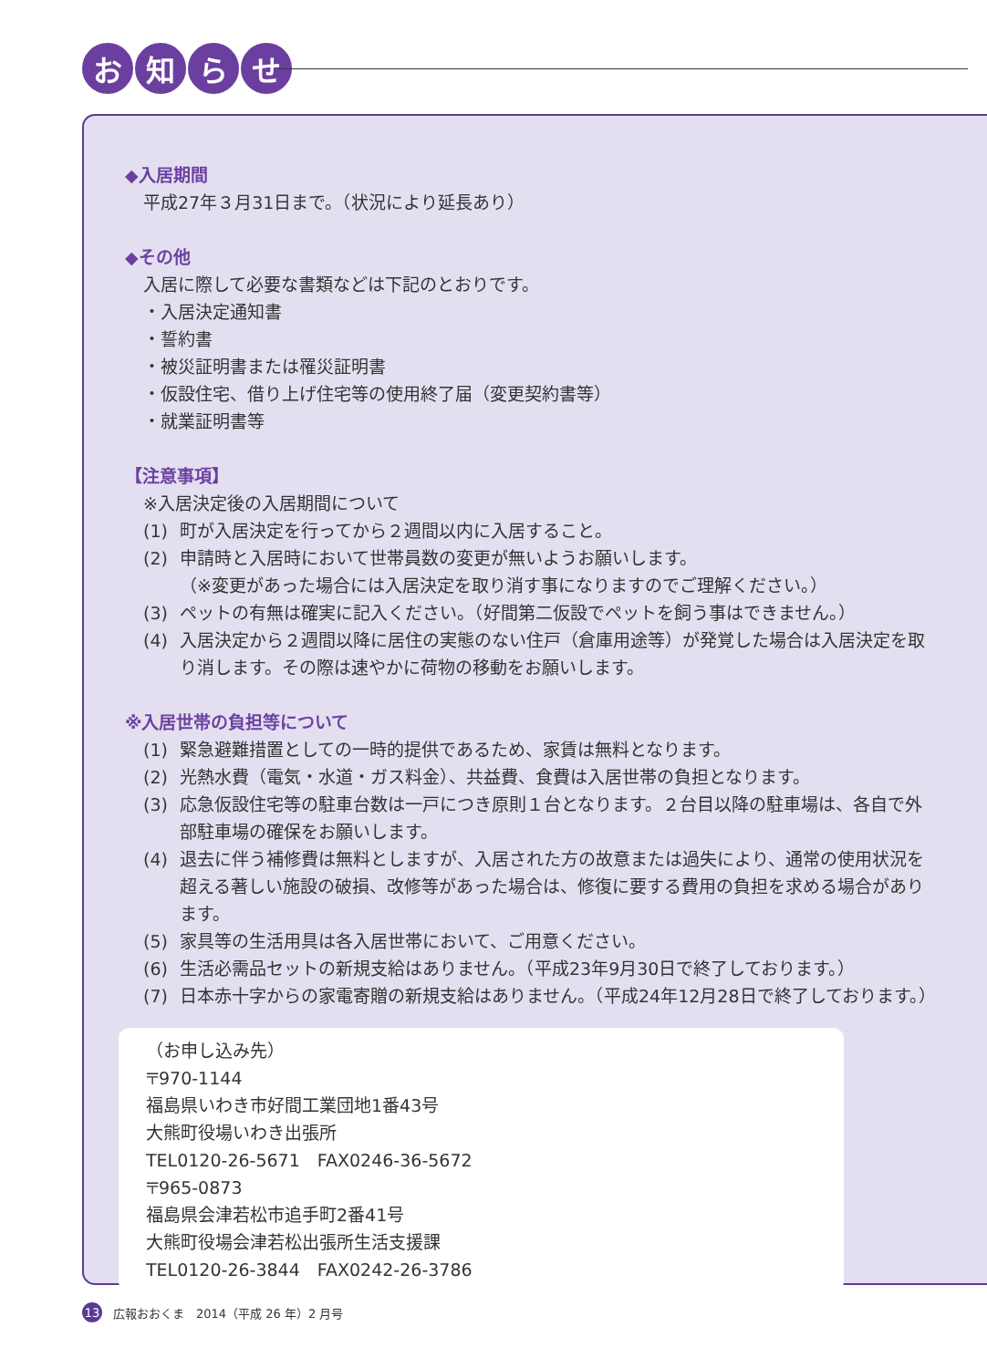お 知 ら せ
◆入居期間
平成27年３月31日まで。（状況により延長あり）
◆その他
入居に際して必要な書類などは下記のとおりです。
・入居決定通知書
・誓約書
・被災証明書または罹災証明書
・仮設住宅、借り上げ住宅等の使用終了届（変更契約書等）
・就業証明書等
【注意事項】
※入居決定後の入居期間について
(1) 町が入居決定を行ってから２週間以内に入居すること。
(2) 申請時と入居時において世帯員数の変更が無いようお願いします。
（※変更があった場合には入居決定を取り消す事になりますのでご理解ください。）
(3) ペットの有無は確実に記入ください。（好間第二仮設でペットを飼う事はできません。）
(4) 入居決定から２週間以降に居住の実態のない住戸（倉庫用途等）が発覚した場合は入居決定を取り消します。その際は速やかに荷物の移動をお願いします。
※入居世帯の負担等について
(1) 緊急避難措置としての一時的提供であるため、家賃は無料となります。
(2) 光熱水費（電気・水道・ガス料金）、共益費、食費は入居世帯の負担となります。
(3) 応急仮設住宅等の駐車台数は一戸につき原則１台となります。２台目以降の駐車場は、各自で外部駐車場の確保をお願いします。
(4) 退去に伴う補修費は無料としますが、入居された方の故意または過失により、通常の使用状況を超える著しい施設の破損、改修等があった場合は、修復に要する費用の負担を求める場合があります。
(5) 家具等の生活用具は各入居世帯において、ご用意ください。
(6) 生活必需品セットの新規支給はありません。（平成23年9月30日で終了しております。）
(7) 日本赤十字からの家電寄贈の新規支給はありません。（平成24年12月28日で終了しております。）
（お申し込み先）
〒970-1144
福島県いわき市好間工業団地1番43号
大熊町役場いわき出張所
TEL0120-26-5671　FAX0246-36-5672
〒965-0873
福島県会津若松市追手町2番41号
大熊町役場会津若松出張所生活支援課
TEL0120-26-3844　FAX0242-26-3786
13 広報おおくま　2014（平成 26 年）2 月号